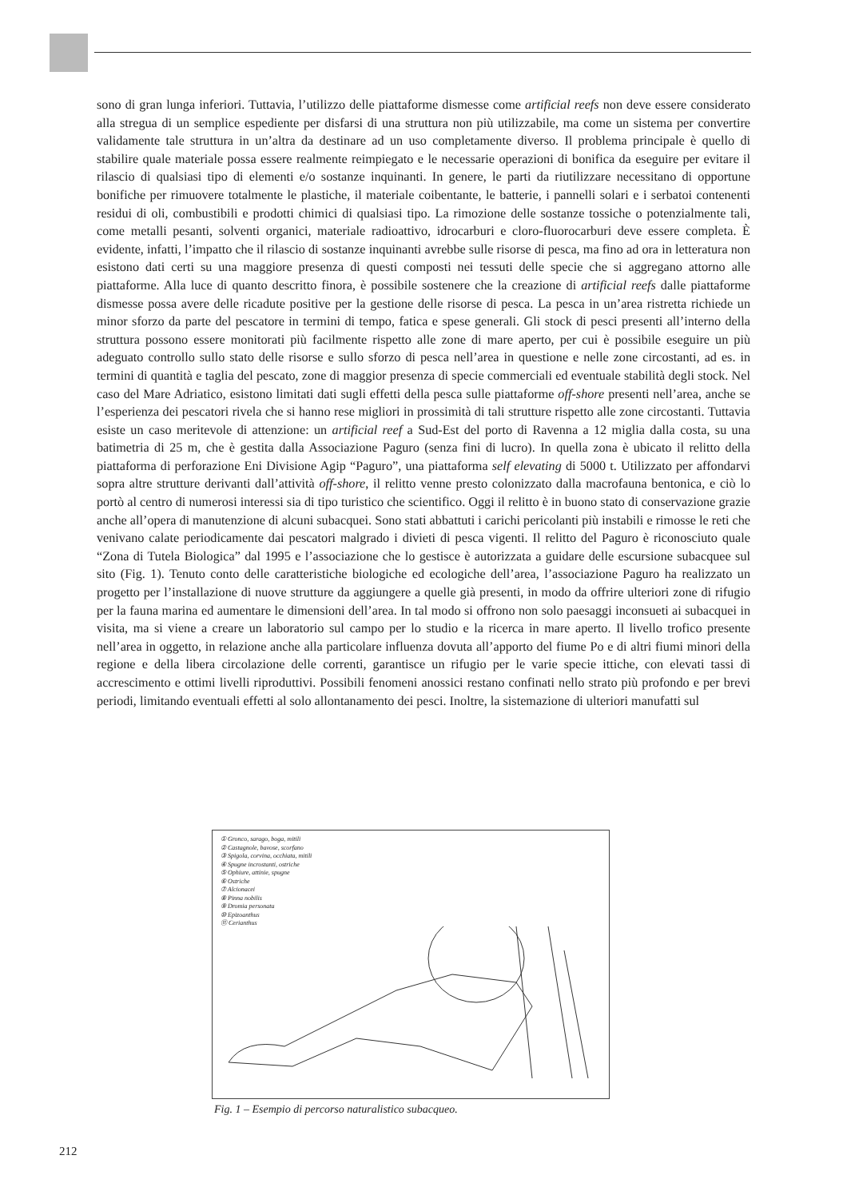sono di gran lunga inferiori. Tuttavia, l’utilizzo delle piattaforme dismesse come artificial reefs non deve essere considerato alla stregua di un semplice espediente per disfarsi di una struttura non più utilizzabile, ma come un sistema per convertire validamente tale struttura in un’altra da destinare ad un uso completamente diverso. Il problema principale è quello di stabilire quale materiale possa essere realmente reimpiegato e le necessarie operazioni di bonifica da eseguire per evitare il rilascio di qualsiasi tipo di elementi e/o sostanze inquinanti. In genere, le parti da riutilizzare necessitano di opportune bonifiche per rimuovere totalmente le plastiche, il materiale coibentante, le batterie, i pannelli solari e i serbatoi contenenti residui di oli, combustibili e prodotti chimici di qualsiasi tipo. La rimozione delle sostanze tossiche o potenzialmente tali, come metalli pesanti, solventi organici, materiale radioattivo, idrocarburi e cloro-fluorocarburi deve essere completa. È evidente, infatti, l’impatto che il rilascio di sostanze inquinanti avrebbe sulle risorse di pesca, ma fino ad ora in letteratura non esistono dati certi su una maggiore presenza di questi composti nei tessuti delle specie che si aggregano attorno alle piattaforme. Alla luce di quanto descritto finora, è possibile sostenere che la creazione di artificial reefs dalle piattaforme dismesse possa avere delle ricadute positive per la gestione delle risorse di pesca. La pesca in un’area ristretta richiede un minor sforzo da parte del pescatore in termini di tempo, fatica e spese generali. Gli stock di pesci presenti all’interno della struttura possono essere monitorati più facilmente rispetto alle zone di mare aperto, per cui è possibile eseguire un più adeguato controllo sullo stato delle risorse e sullo sforzo di pesca nell’area in questione e nelle zone circostanti, ad es. in termini di quantità e taglia del pescato, zone di maggior presenza di specie commerciali ed eventuale stabilità degli stock. Nel caso del Mare Adriatico, esistono limitati dati sugli effetti della pesca sulle piattaforme off-shore presenti nell’area, anche se l’esperienza dei pescatori rivela che si hanno rese migliori in prossimità di tali strutture rispetto alle zone circostanti. Tuttavia esiste un caso meritevole di attenzione: un artificial reef a Sud-Est del porto di Ravenna a 12 miglia dalla costa, su una batimetria di 25 m, che è gestita dalla Associazione Paguro (senza fini di lucro). In quella zona è ubicato il relitto della piattaforma di perforazione Eni Divisione Agip “Paguro”, una piattaforma self elevating di 5000 t. Utilizzato per affondarvi sopra altre strutture derivanti dall’attività off-shore, il relitto venne presto colonizzato dalla macrofauna bentonica, e ciò lo portò al centro di numerosi interessi sia di tipo turistico che scientifico. Oggi il relitto è in buono stato di conservazione grazie anche all’opera di manutenzione di alcuni subacquei. Sono stati abbattuti i carichi pericolanti più instabili e rimosse le reti che venivano calate periodicamente dai pescatori malgrado i divieti di pesca vigenti. Il relitto del Paguro è riconosciuto quale “Zona di Tutela Biologica” dal 1995 e l’associazione che lo gestisce è autorizzata a guidare delle escursione subacquee sul sito (Fig. 1). Tenuto conto delle caratteristiche biologiche ed ecologiche dell’area, l’associazione Paguro ha realizzato un progetto per l’installazione di nuove strutture da aggiungere a quelle già presenti, in modo da offrire ulteriori zone di rifugio per la fauna marina ed aumentare le dimensioni dell’area. In tal modo si offrono non solo paesaggi inconsueti ai subacquei in visita, ma si viene a creare un laboratorio sul campo per lo studio e la ricerca in mare aperto. Il livello trofico presente nell’area in oggetto, in relazione anche alla particolare influenza dovuta all’apporto del fiume Po e di altri fiumi minori della regione e della libera circolazione delle correnti, garantisce un rifugio per le varie specie ittiche, con elevati tassi di accrescimento e ottimi livelli riproduttivi. Possibili fenomeni anossici restano confinati nello strato più profondo e per brevi periodi, limitando eventuali effetti al solo allontanamento dei pesci. Inoltre, la sistemazione di ulteriori manufatti sul
① Gronco, sarago, boga, mitili
② Castagnole, bavose, scorfano
③ Spigola, corvina, occhiata, mitili
④ Spugne incrostanti, ostriche
⑤ Ophiure, attinie, spugne
⑥ Ostriche
⑦ Alcionacei
⑧ Pinna nobilis
⑨ Dromia personata
⑩ Epizoanthus
⑪ Cerianthus
Fig. 1 – Esempio di percorso naturalistico subacqueo.
212